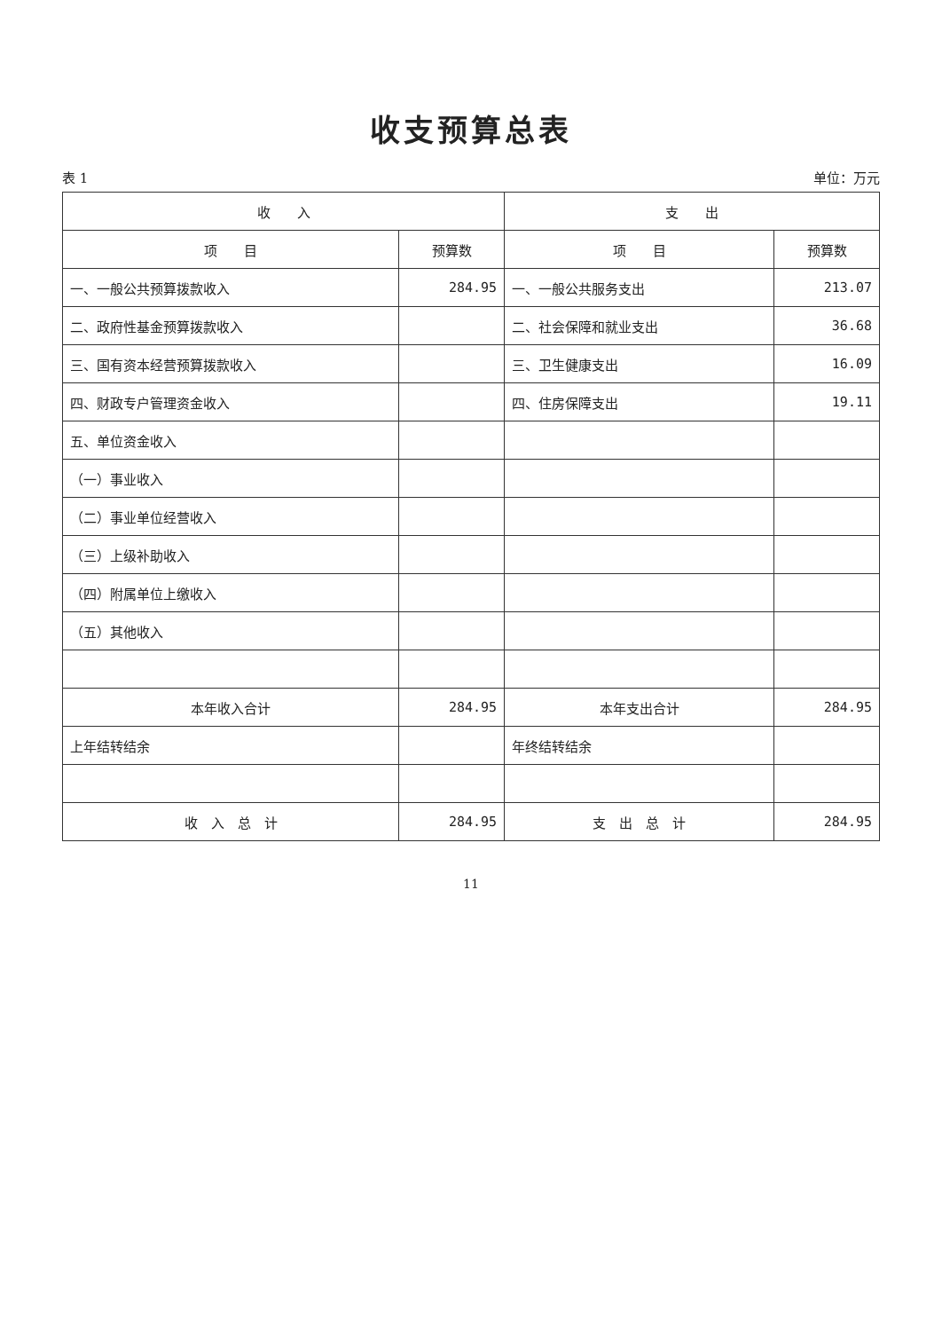收支预算总表
表 1 单位：万元
| 收 入 | | 支 出 | |
| --- | --- | --- | --- |
| 项 目 | 预算数 | 项 目 | 预算数 |
| 一、一般公共预算拨款收入 | 284.95 | 一、一般公共服务支出 | 213.07 |
| 二、政府性基金预算拨款收入 | | 二、社会保障和就业支出 | 36.68 |
| 三、国有资本经营预算拨款收入 | | 三、卫生健康支出 | 16.09 |
| 四、财政专户管理资金收入 | | 四、住房保障支出 | 19.11 |
| 五、单位资金收入 | | | |
| （一）事业收入 | | | |
| （二）事业单位经营收入 | | | |
| （三）上级补助收入 | | | |
| （四）附属单位上缴收入 | | | |
| （五）其他收入 | | | |
| 本年收入合计 | 284.95 | 本年支出合计 | 284.95 |
| 上年结转结余 | | 年终结转结余 | |
| 收 入 总 计 | 284.95 | 支 出 总 计 | 284.95 |
11